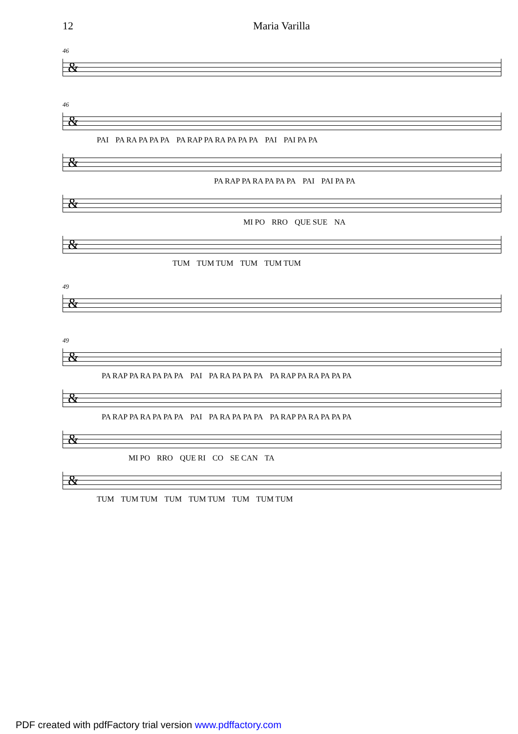12 Maria Varilla
46
&
46
&
PAI PA RA PA PA PA PA RAP PA RA PA PA PA PAI PAI PA PA
&
PA RAP PA RA PA PA PA PAI PAI PA PA
&
MI PO RRO QUE SUE NA
&
TUM TUM TUM TUM TUM TUM
49
&
49
&
PA RAP PA RA PA PA PA PAI PA RA PA PA PA PA RAP PA RA PA PA PA
&
PA RAP PA RA PA PA PA PAI PA RA PA PA PA PA RAP PA RA PA PA PA
&
MI PO RRO QUE RI CO SE CAN TA
&
TUM TUM TUM TUM TUM TUM TUM TUM TUM
PDF created with pdfFactory trial version www.pdffactory.com